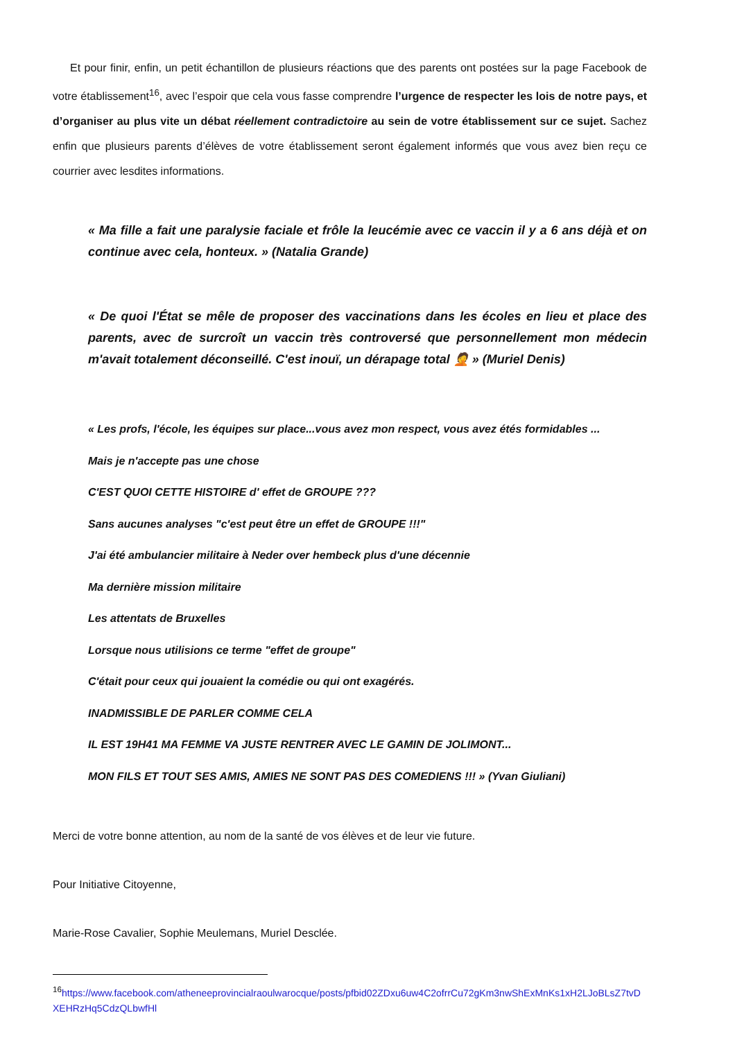Et pour finir, enfin, un petit échantillon de plusieurs réactions que des parents ont postées sur la page Facebook de votre établissement<sup>16</sup>, avec l’espoir que cela vous fasse comprendre l’urgence de respecter les lois de notre pays, et d’organiser au plus vite un débat réellement contradictoire au sein de votre établissement sur ce sujet. Sachez enfin que plusieurs parents d’élèves de votre établissement seront également informés que vous avez bien reçu ce courrier avec lesdites informations.
« Ma fille a fait une paralysie faciale et frôle la leucémie avec ce vaccin il y a 6 ans déjà et on continue avec cela, honteux. » (Natalia Grande)
« De quoi l'État se mêle de proposer des vaccinations dans les écoles en lieu et place des parents, avec de surcroît un vaccin très controversé que personnellement mon médecin m'avait totalement déconseillé. C'est inouï, un dérapage total 🤦 » (Muriel Denis)
« Les profs, l'école, les équipes sur place...vous avez mon respect, vous avez étés formidables ...
Mais je n'accepte pas une chose
C'EST QUOI CETTE HISTOIRE d' effet de GROUPE ???
Sans aucunes analyses "c'est peut être un effet de GROUPE !!!"
J'ai été ambulancier militaire à Neder over hembeck plus d'une décennie
Ma dernière mission militaire
Les attentats de Bruxelles
Lorsque nous utilisions ce terme "effet de groupe"
C'était pour ceux qui jouaient la comédie ou qui ont exagérés.
INADMISSIBLE DE PARLER COMME CELA
IL EST 19H41 MA FEMME VA JUSTE RENTRER AVEC LE GAMIN DE JOLIMONT...
MON FILS ET TOUT SES AMIS, AMIES NE SONT PAS DES COMEDIENS !!! » (Yvan Giuliani)
Merci de votre bonne attention, au nom de la santé de vos élèves et de leur vie future.
Pour Initiative Citoyenne,
Marie-Rose Cavalier, Sophie Meulemans, Muriel Desclée.
<sup>16</sup> https://www.facebook.com/atheneeprovincialraoulwarocque/posts/pfbid02ZDxu6uw4C2ofrrCu72gKm3nwShExMnKs1xH2LJoBLsZ7tvDXEHRzHq5CdzQLbwfHl